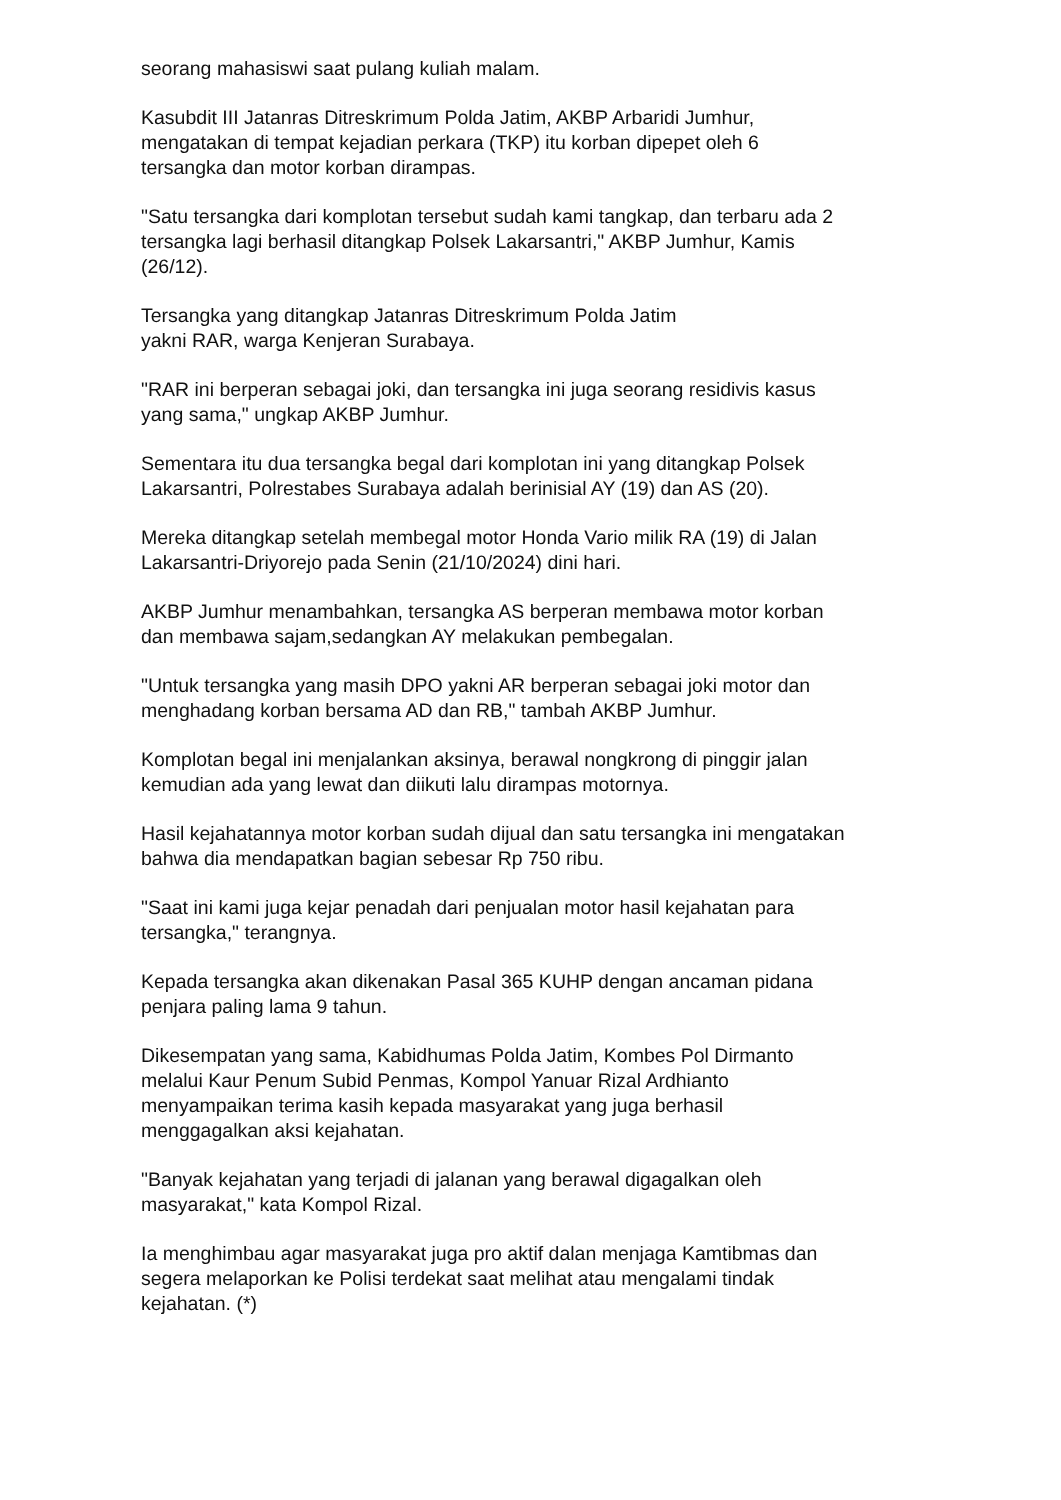seorang mahasiswi saat pulang kuliah malam.
Kasubdit III Jatanras Ditreskrimum Polda Jatim, AKBP Arbaridi Jumhur,
mengatakan di tempat kejadian perkara (TKP) itu korban dipepet oleh 6
tersangka dan motor korban dirampas.
"Satu tersangka dari komplotan tersebut sudah kami tangkap, dan terbaru ada 2
tersangka lagi berhasil ditangkap Polsek Lakarsantri," AKBP Jumhur, Kamis
(26/12).
Tersangka yang ditangkap Jatanras Ditreskrimum Polda Jatim
yakni RAR, warga Kenjeran Surabaya.
"RAR ini berperan sebagai joki, dan tersangka ini juga seorang residivis kasus
yang sama," ungkap AKBP Jumhur.
Sementara itu dua tersangka begal dari komplotan ini yang ditangkap Polsek
Lakarsantri, Polrestabes Surabaya adalah berinisial AY (19) dan AS (20).
Mereka ditangkap setelah membegal motor Honda Vario milik RA (19) di Jalan
Lakarsantri-Driyorejo pada Senin (21/10/2024) dini hari.
AKBP Jumhur menambahkan, tersangka AS berperan membawa motor korban
dan membawa sajam,sedangkan AY melakukan pembegalan.
"Untuk tersangka yang masih DPO yakni AR berperan sebagai joki motor dan
menghadang korban bersama AD dan RB," tambah AKBP Jumhur.
Komplotan begal ini menjalankan aksinya, berawal nongkrong di pinggir jalan
kemudian ada yang lewat dan diikuti lalu dirampas motornya.
Hasil kejahatannya motor korban sudah dijual dan satu tersangka ini mengatakan
bahwa dia mendapatkan bagian sebesar Rp 750 ribu.
"Saat ini kami juga kejar penadah dari penjualan motor hasil kejahatan para
tersangka," terangnya.
Kepada tersangka akan dikenakan Pasal 365 KUHP dengan ancaman pidana
penjara paling lama 9 tahun.
Dikesempatan yang sama, Kabidhumas Polda Jatim, Kombes Pol Dirmanto
melalui Kaur Penum Subid Penmas, Kompol Yanuar Rizal Ardhianto
menyampaikan terima kasih kepada masyarakat yang juga berhasil
menggagalkan aksi kejahatan.
"Banyak kejahatan yang terjadi di jalanan yang berawal digagalkan oleh
masyarakat," kata Kompol Rizal.
Ia menghimbau agar masyarakat juga pro aktif dalan menjaga Kamtibmas dan
segera melaporkan ke Polisi terdekat saat melihat atau mengalami tindak
kejahatan. (*)